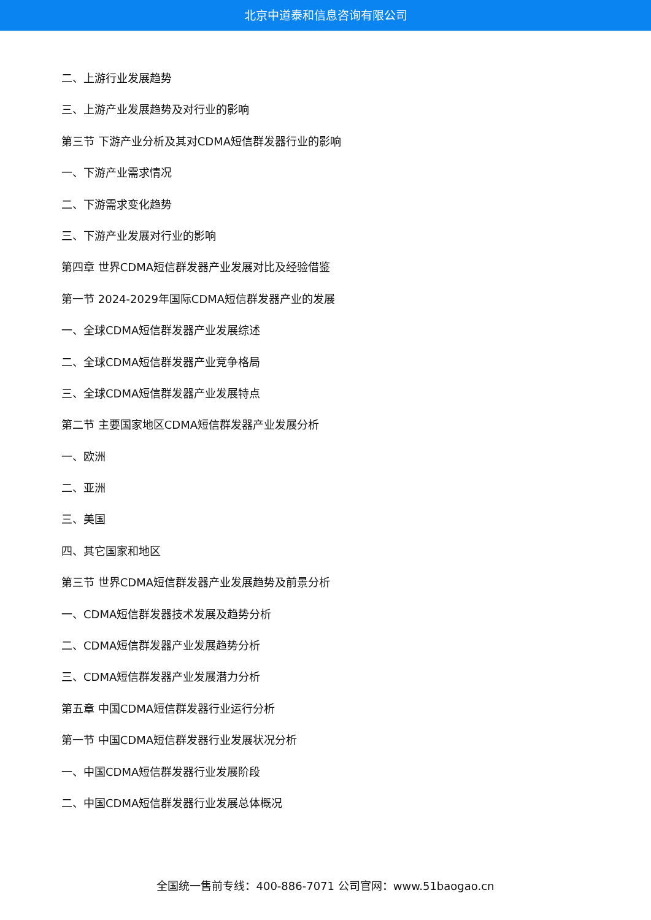北京中道泰和信息咨询有限公司
二、上游行业发展趋势
三、上游产业发展趋势及对行业的影响
第三节 下游产业分析及其对CDMA短信群发器行业的影响
一、下游产业需求情况
二、下游需求变化趋势
三、下游产业发展对行业的影响
第四章 世界CDMA短信群发器产业发展对比及经验借鉴
第一节 2024-2029年国际CDMA短信群发器产业的发展
一、全球CDMA短信群发器产业发展综述
二、全球CDMA短信群发器产业竞争格局
三、全球CDMA短信群发器产业发展特点
第二节 主要国家地区CDMA短信群发器产业发展分析
一、欧洲
二、亚洲
三、美国
四、其它国家和地区
第三节 世界CDMA短信群发器产业发展趋势及前景分析
一、CDMA短信群发器技术发展及趋势分析
二、CDMA短信群发器产业发展趋势分析
三、CDMA短信群发器产业发展潜力分析
第五章 中国CDMA短信群发器行业运行分析
第一节 中国CDMA短信群发器行业发展状况分析
一、中国CDMA短信群发器行业发展阶段
二、中国CDMA短信群发器行业发展总体概况
全国统一售前专线：400-886-7071 公司官网：www.51baogao.cn